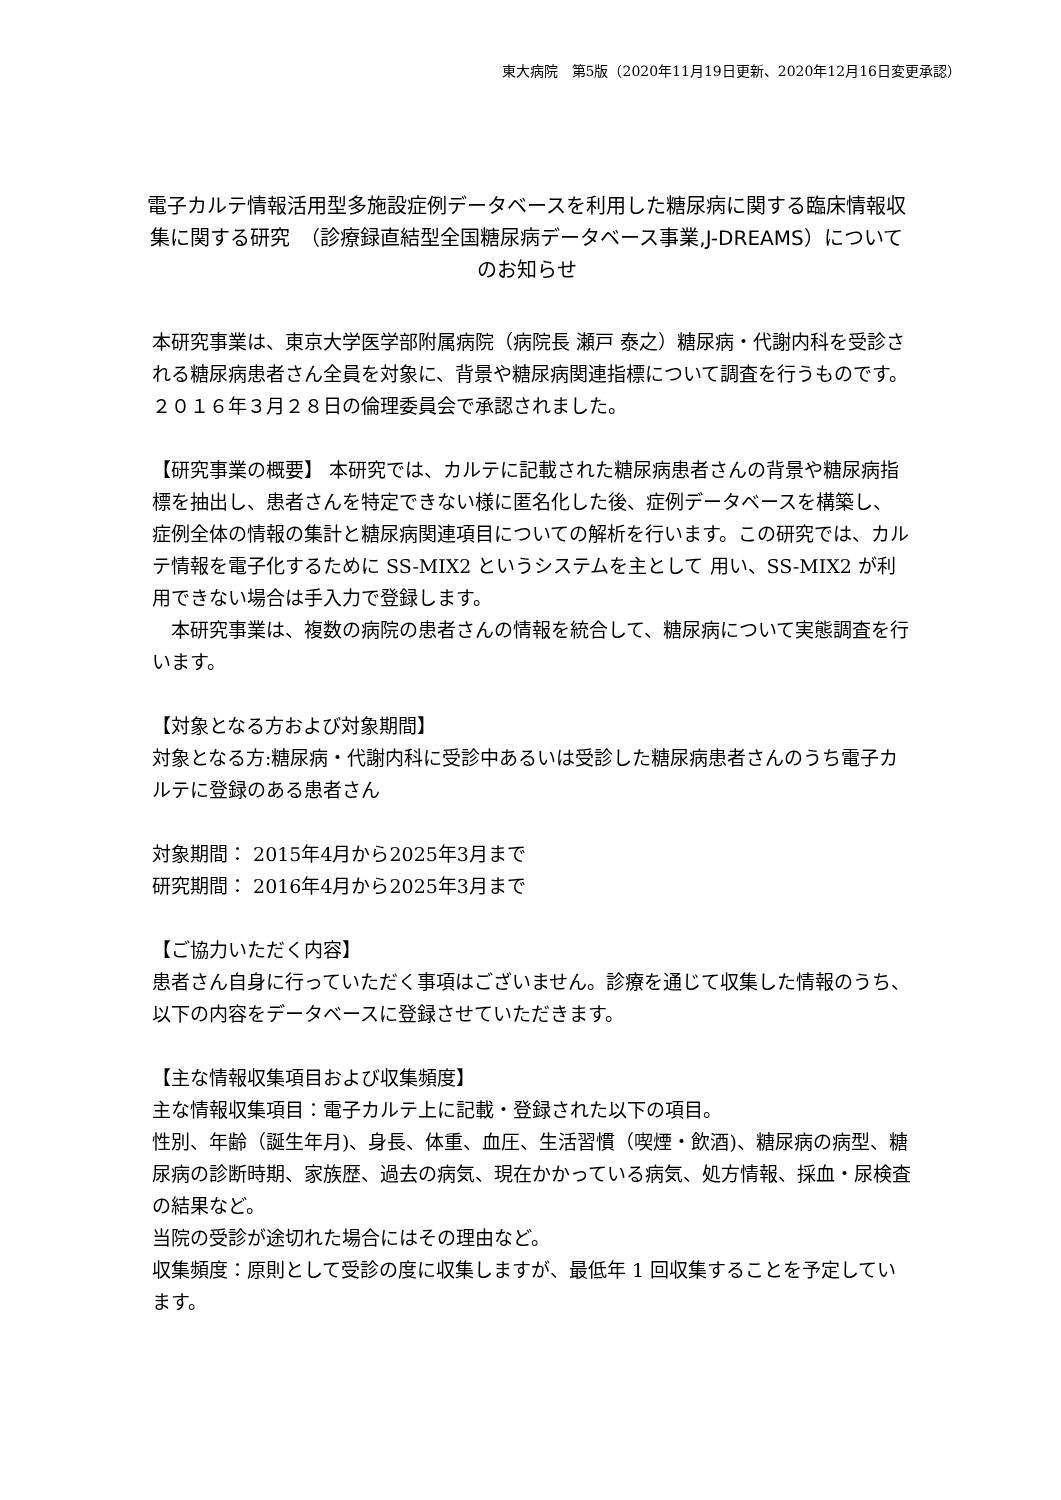東大病院　第5版（2020年11月19日更新、2020年12月16日変更承認）
電子カルテ情報活用型多施設症例データベースを利用した糖尿病に関する臨床情報収集に関する研究　（診療録直結型全国糖尿病データベース事業,J-DREAMS）についてのお知らせ
本研究事業は、東京大学医学部附属病院（病院長 瀬戸 泰之）糖尿病・代謝内科を受診される糖尿病患者さん全員を対象に、背景や糖尿病関連指標について調査を行うものです。２０１６年３月２８日の倫理委員会で承認されました。
【研究事業の概要】 本研究では、カルテに記載された糖尿病患者さんの背景や糖尿病指標を抽出し、患者さんを特定できない様に匿名化した後、症例データベースを構築し、 症例全体の情報の集計と糖尿病関連項目についての解析を行います。この研究では、カルテ情報を電子化するために SS-MIX2 というシステムを主として 用い、SS-MIX2 が利用できない場合は手入力で登録します。
　本研究事業は、複数の病院の患者さんの情報を統合して、糖尿病について実態調査を行います。
【対象となる方および対象期間】
対象となる方:糖尿病・代謝内科に受診中あるいは受診した糖尿病患者さんのうち電子カルテに登録のある患者さん
対象期間： 2015年4月から2025年3月まで
研究期間： 2016年4月から2025年3月まで
【ご協力いただく内容】
患者さん自身に行っていただく事項はございません。診療を通じて収集した情報のうち、以下の内容をデータベースに登録させていただきます。
【主な情報収集項目および収集頻度】
主な情報収集項目：電子カルテ上に記載・登録された以下の項目。
性別、年齢（誕生年月)、身長、体重、血圧、生活習慣（喫煙・飲酒)、糖尿病の病型、糖尿病の診断時期、家族歴、過去の病気、現在かかっている病気、処方情報、採血・尿検査の結果など。
当院の受診が途切れた場合にはその理由など。
収集頻度：原則として受診の度に収集しますが、最低年 1 回収集することを予定しています。